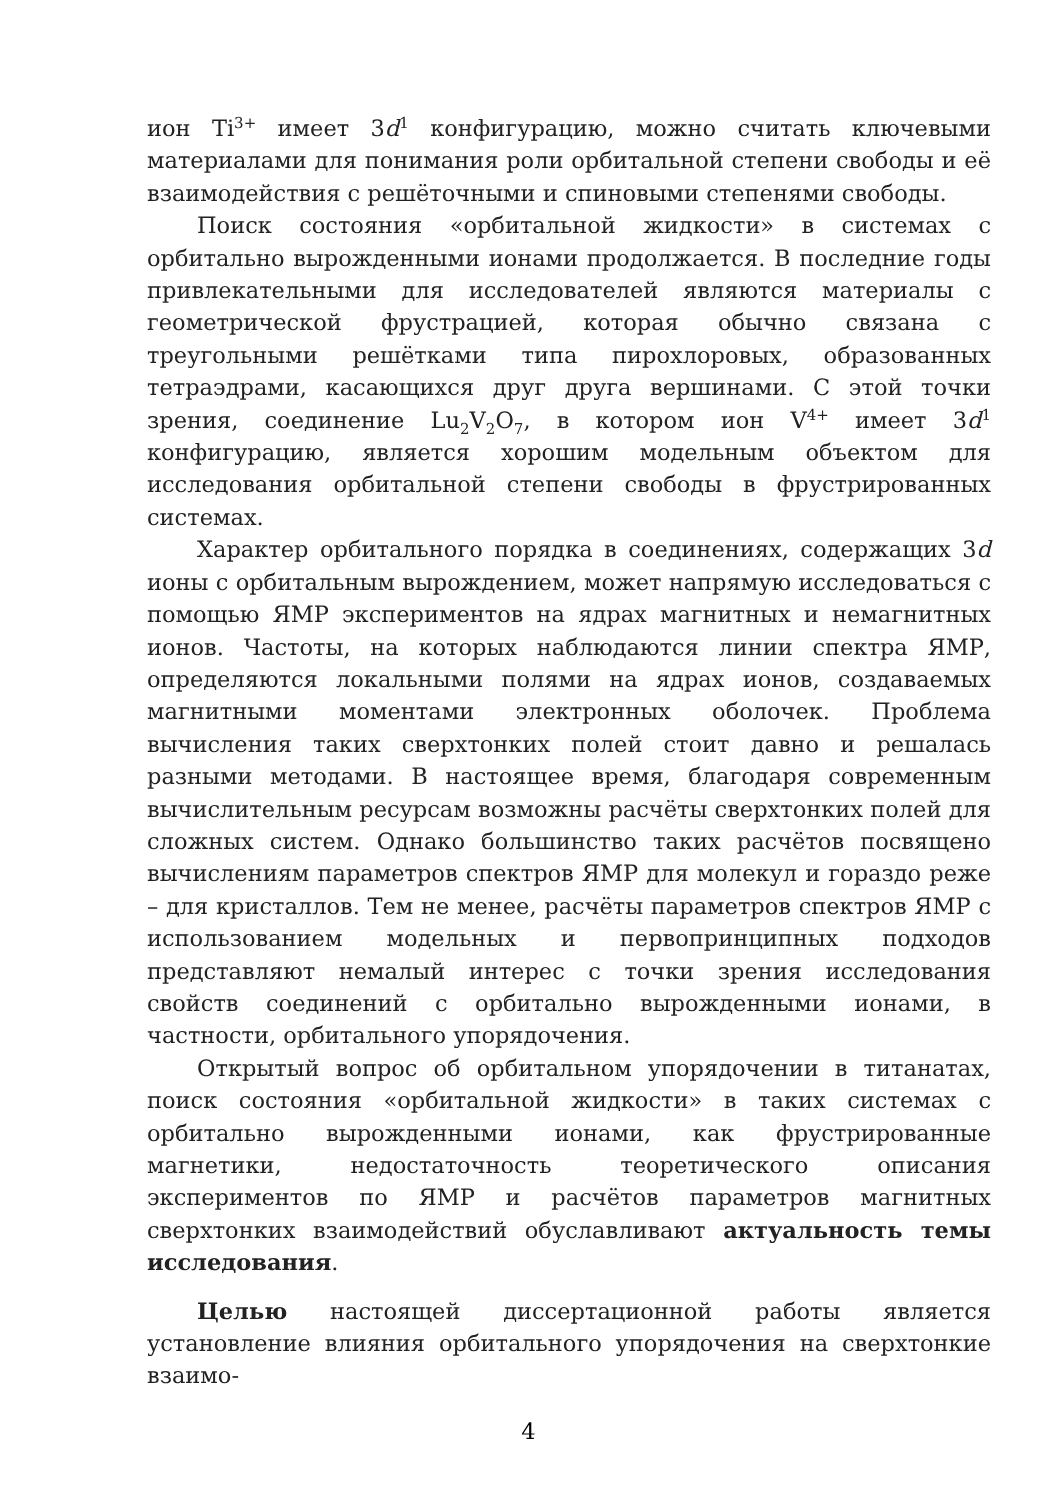ион Ti<sup>3+</sup> имеет 3d<sup>1</sup> конфигурацию, можно считать ключевыми материалами для понимания роли орбитальной степени свободы и её взаимодействия с решёточными и спиновыми степенями свободы.
Поиск состояния «орбитальной жидкости» в системах с орбитально вырожденными ионами продолжается. В последние годы привлекательными для исследователей являются материалы с геометрической фрустрацией, которая обычно связана с треугольными решётками типа пирохлоровых, образованных тетраэдрами, касающихся друг друга вершинами. С этой точки зрения, соединение Lu<sub>2</sub>V<sub>2</sub>O<sub>7</sub>, в котором ион V<sup>4+</sup> имеет 3d<sup>1</sup> конфигурацию, является хорошим модельным объектом для исследования орбитальной степени свободы в фрустрированных системах.
Характер орбитального порядка в соединениях, содержащих 3d ионы с орбитальным вырождением, может напрямую исследоваться с помощью ЯМР экспериментов на ядрах магнитных и немагнитных ионов. Частоты, на которых наблюдаются линии спектра ЯМР, определяются локальными полями на ядрах ионов, создаваемых магнитными моментами электронных оболочек. Проблема вычисления таких сверхтонких полей стоит давно и решалась разными методами. В настоящее время, благодаря современным вычислительным ресурсам возможны расчёты сверхтонких полей для сложных систем. Однако большинство таких расчётов посвящено вычислениям параметров спектров ЯМР для молекул и гораздо реже – для кристаллов. Тем не менее, расчёты параметров спектров ЯМР с использованием модельных и первопринципных подходов представляют немалый интерес с точки зрения исследования свойств соединений с орбитально вырожденными ионами, в частности, орбитального упорядочения.
Открытый вопрос об орбитальном упорядочении в титанатах, поиск состояния «орбитальной жидкости» в таких системах с орбитально вырожденными ионами, как фрустрированные магнетики, недостаточность теоретического описания экспериментов по ЯМР и расчётов параметров магнитных сверхтонких взаимодействий обуславливают актуальность темы исследования.
Целью настоящей диссертационной работы является установление влияния орбитального упорядочения на сверхтонкие взаимо-
4